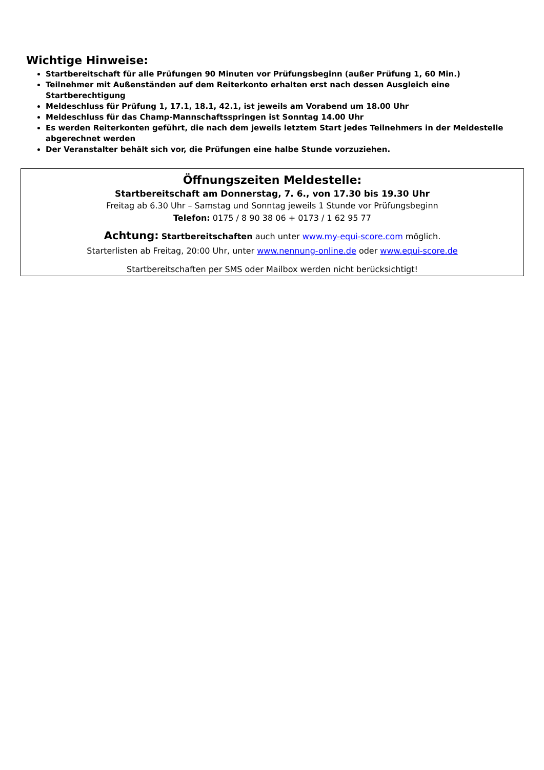Wichtige Hinweise:
Startbereitschaft für alle Prüfungen 90 Minuten vor Prüfungsbeginn (außer Prüfung 1, 60 Min.)
Teilnehmer mit Außenständen auf dem Reiterkonto erhalten erst nach dessen Ausgleich eine Startberechtigung
Meldeschluss für Prüfung 1, 17.1, 18.1, 42.1, ist jeweils am Vorabend um 18.00 Uhr
Meldeschluss für das Champ-Mannschaftsspringen ist Sonntag 14.00 Uhr
Es werden Reiterkonten geführt, die nach dem jeweils letztem Start jedes Teilnehmers in der Meldestelle abgerechnet werden
Der Veranstalter behält sich vor, die Prüfungen eine halbe Stunde vorzuziehen.
Öffnungszeiten Meldestelle:
Startbereitschaft am Donnerstag, 7. 6., von 17.30 bis 19.30 Uhr
Freitag ab 6.30 Uhr – Samstag und Sonntag jeweils 1 Stunde vor Prüfungsbeginn
Telefon: 0175 / 8 90 38 06 + 0173 / 1 62 95 77
Achtung: Startbereitschaften auch unter www.my-equi-score.com möglich.
Starterlisten ab Freitag, 20:00 Uhr, unter www.nennung-online.de oder www.equi-score.de
Startbereitschaften per SMS oder Mailbox werden nicht berücksichtigt!